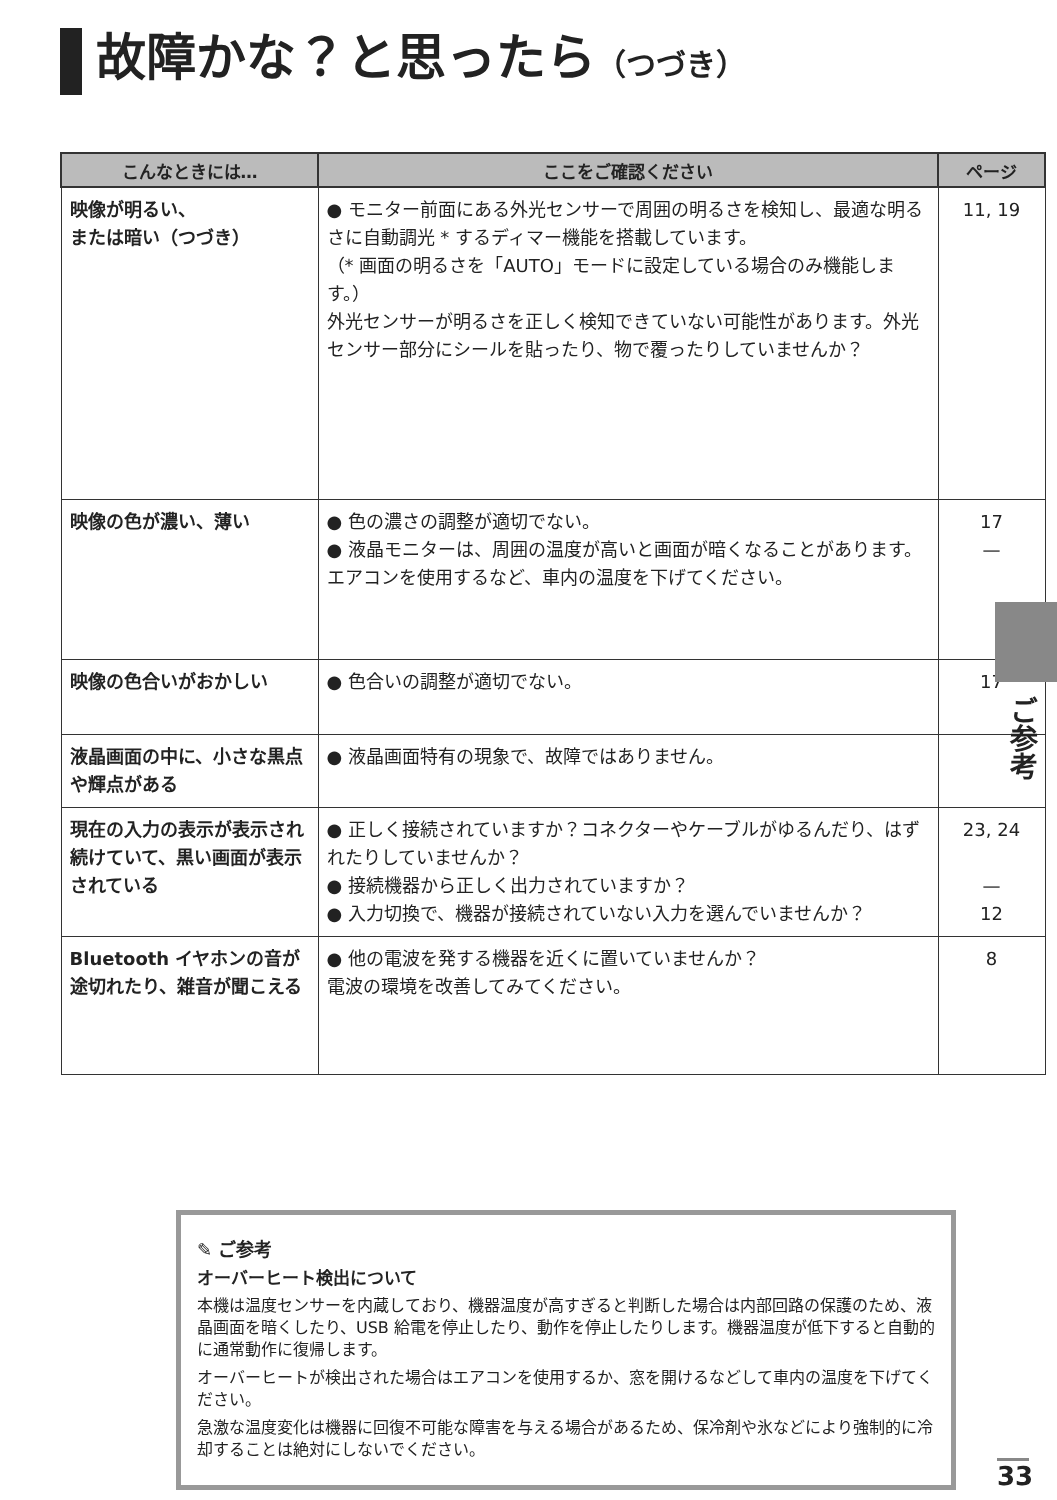故障かな？と思ったら（つづき）
| こんなときには… | ここをご確認ください | ページ |
| --- | --- | --- |
| 映像が明るい、 または暗い（つづき） | ● モニター前面にある外光センサーで周囲の明るさを検知し、最適な明るさに自動調光 * するディマー機能を搭載しています。 （* 画面の明るさを「AUTO」モードに設定している場合のみ機能します。） 外光センサーが明るさを正しく検知できていない可能性があります。外光センサー部分にシールを貼ったり、物で覆ったりしていませんか？ | 11, 19 |
| 映像の色が濃い、薄い | ● 色の濃さの調整が適切でない。 ● 液晶モニターは、周囲の温度が高いと画面が暗くなることがあります。エアコンを使用するなど、車内の温度を下げてください。 | 17 — |
| 映像の色合いがおかしい | ● 色合いの調整が適切でない。 | 17 |
| 液晶画面の中に、小さな黒点や輝点がある | ● 液晶画面特有の現象で、故障ではありません。 | |
| 現在の入力の表示が表示され続けていて、黒い画面が表示されている | ● 正しく接続されていますか？コネクターやケーブルがゆるんだり、はずれたりしていませんか？ ● 接続機器から正しく出力されていますか？ ● 入力切換で、機器が接続されていない入力を選んでいませんか？ | 23, 24 — 12 |
| Bluetooth イヤホンの音が途切れたり、雑音が聞こえる | ● 他の電波を発する機器を近くに置いていませんか？ 電波の環境を改善してみてください。 | 8 |
ご参考
✎ ご参考
オーバーヒート検出について
本機は温度センサーを内蔵しており、機器温度が高すぎると判断した場合は内部回路の保護のため、液晶画面を暗くしたり、USB 給電を停止したり、動作を停止したりします。機器温度が低下すると自動的に通常動作に復帰します。
オーバーヒートが検出された場合はエアコンを使用するか、窓を開けるなどして車内の温度を下げてください。
急激な温度変化は機器に回復不可能な障害を与える場合があるため、保冷剤や氷などにより強制的に冷却することは絶対にしないでください。
33